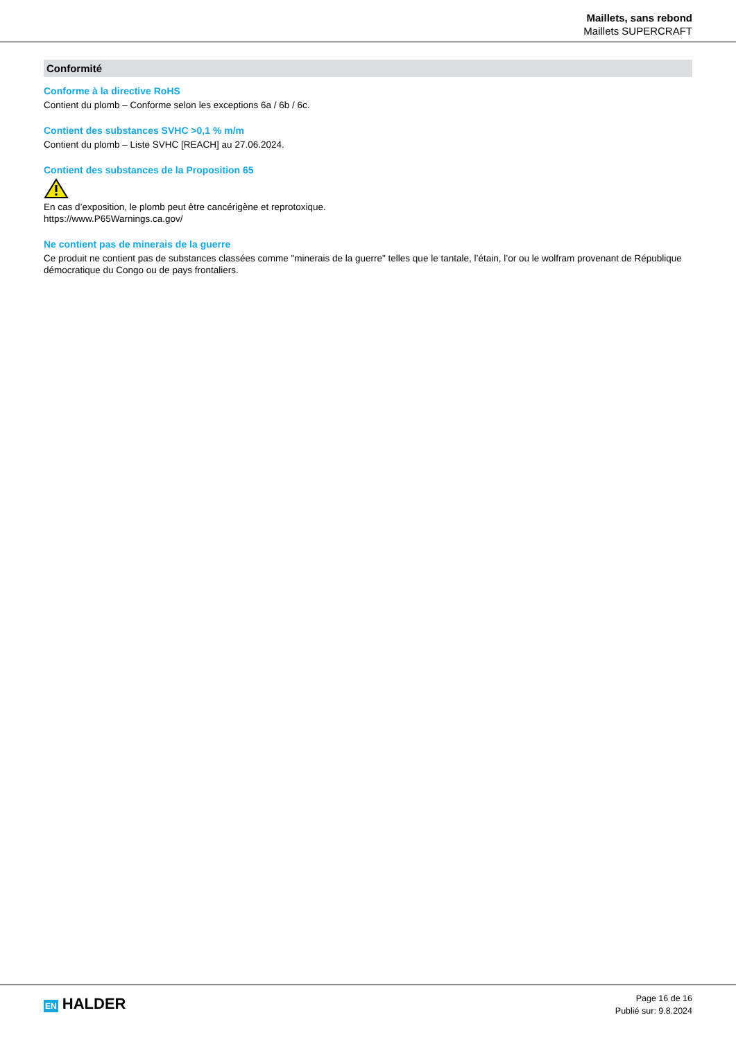Maillets, sans rebond
Maillets SUPERCRAFT
Conformité
Conforme à la directive RoHS
Contient du plomb – Conforme selon les exceptions 6a / 6b / 6c.
Contient des substances SVHC >0,1 % m/m
Contient du plomb – Liste SVHC [REACH] au 27.06.2024.
Contient des substances de la Proposition 65
En cas d’exposition, le plomb peut être cancérigène et reprotoxique.
https://www.P65Warnings.ca.gov/
Ne contient pas de minerais de la guerre
Ce produit ne contient pas de substances classées comme "minerais de la guerre" telles que le tantale, l’étain, l’or ou le wolfram provenant de République démocratique du Congo ou de pays frontaliers.
EN HALDER
Page 16 de 16
Publié sur: 9.8.2024